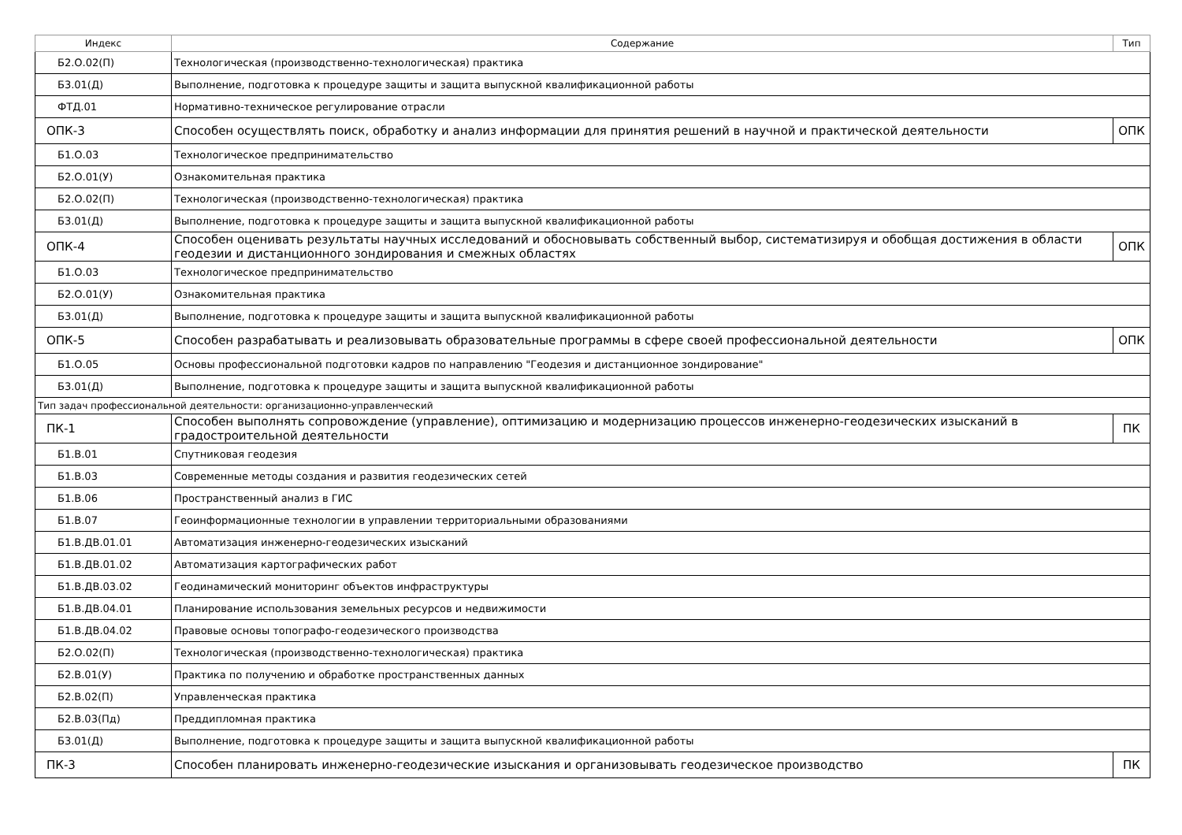| Индекс | Содержание | Тип |
| --- | --- | --- |
| Б2.О.02(П) | Технологическая (производственно-технологическая) практика | |
| Б3.01(Д) | Выполнение, подготовка к процедуре защиты и защита выпускной квалификационной работы | |
| ФТД.01 | Нормативно-техническое регулирование отрасли | |
| ОПК-3 | Способен осуществлять поиск, обработку и анализ информации для принятия решений в научной и практической деятельности | ОПК |
| Б1.О.03 | Технологическое предпринимательство | |
| Б2.О.01(У) | Ознакомительная практика | |
| Б2.О.02(П) | Технологическая (производственно-технологическая) практика | |
| Б3.01(Д) | Выполнение, подготовка к процедуре защиты и защита выпускной квалификационной работы | |
| ОПК-4 | Способен оценивать результаты научных исследований и обосновывать собственный выбор, систематизируя и обобщая достижения в области геодезии и дистанционного зондирования и смежных областях | ОПК |
| Б1.О.03 | Технологическое предпринимательство | |
| Б2.О.01(У) | Ознакомительная практика | |
| Б3.01(Д) | Выполнение, подготовка к процедуре защиты и защита выпускной квалификационной работы | |
| ОПК-5 | Способен разрабатывать и реализовывать образовательные программы в сфере своей профессиональной деятельности | ОПК |
| Б1.О.05 | Основы профессиональной подготовки кадров по направлению "Геодезия и дистанционное зондирование" | |
| Б3.01(Д) | Выполнение, подготовка к процедуре защиты и защита выпускной квалификационной работы | |
| Тип задач профессиональной деятельности: организационно-управленческий | | |
| ПК-1 | Способен выполнять сопровождение (управление), оптимизацию и модернизацию процессов инженерно-геодезических изысканий в градостроительной деятельности | ПК |
| Б1.В.01 | Спутниковая геодезия | |
| Б1.В.03 | Современные методы создания и развития геодезических сетей | |
| Б1.В.06 | Пространственный анализ в ГИС | |
| Б1.В.07 | Геоинформационные технологии в управлении территориальными образованиями | |
| Б1.В.ДВ.01.01 | Автоматизация инженерно-геодезических изысканий | |
| Б1.В.ДВ.01.02 | Автоматизация картографических работ | |
| Б1.В.ДВ.03.02 | Геодинамический мониторинг объектов инфраструктуры | |
| Б1.В.ДВ.04.01 | Планирование использования земельных ресурсов и недвижимости | |
| Б1.В.ДВ.04.02 | Правовые основы топографо-геодезического производства | |
| Б2.О.02(П) | Технологическая (производственно-технологическая) практика | |
| Б2.В.01(У) | Практика по получению и обработке пространственных данных | |
| Б2.В.02(П) | Управленческая практика | |
| Б2.В.03(Пд) | Преддипломная практика | |
| Б3.01(Д) | Выполнение, подготовка к процедуре защиты и защита выпускной квалификационной работы | |
| ПК-3 | Способен планировать инженерно-геодезические изыскания и организовывать геодезическое производство | ПК |